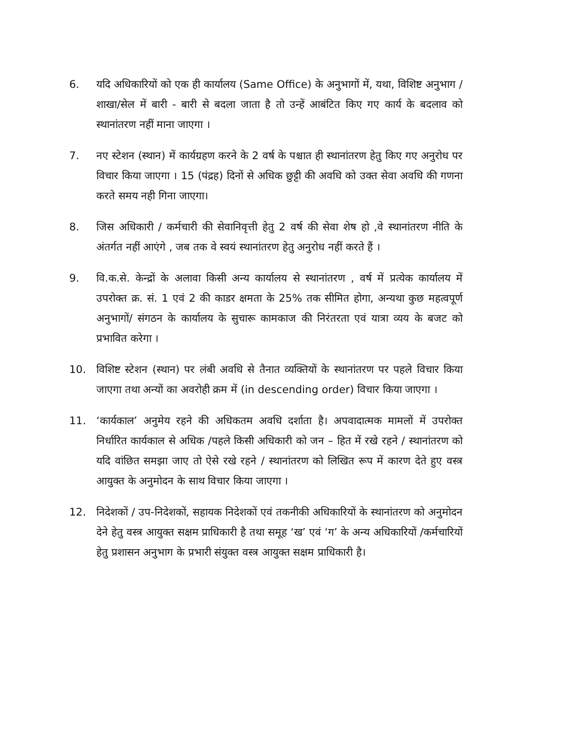6. यदि अधिकारियों को एक ही कार्यालय (Same Office) के अनुभागों में, यथा, विशिष्ट अनुभाग / शाखा/सेल में बारी - बारी से बदला जाता है तो उन्हें आबंटित किए गए कार्य के बदलाव को स्थानांतरण नहीं माना जाएगा ।
7. नए स्टेशन (स्थान) में कार्यग्रहण करने के 2 वर्ष के पश्चात ही स्थानांतरण हेतु किए गए अनुरोध पर विचार किया जाएगा । 15 (पंद्रह) दिनों से अधिक छुट्टी की अवधि को उक्त सेवा अवधि की गणना करते समय नही गिना जाएगा।
8. जिस अधिकारी / कर्मचारी की सेवानिवृत्ती हेतु 2 वर्ष की सेवा शेष हो ,वे स्थानांतरण नीति के अंतर्गत नहीं आएंगे , जब तक वे स्वयं स्थानांतरण हेतु अनुरोध नहीं करते हैं ।
9. वि.क.से. केन्द्रों के अलावा किसी अन्य कार्यालय से स्थानांतरण , वर्ष में प्रत्येक कार्यालय में उपरोक्त क्र. सं. 1 एवं 2 की काडर क्षमता के 25% तक सीमित होगा, अन्यथा कुछ महत्वपूर्ण अनुभागों/ संगठन के कार्यालय के सुचारू कामकाज की निरंतरता एवं यात्रा व्यय के बजट को प्रभावित करेगा ।
10. विशिष्ट स्टेशन (स्थान) पर लंबी अवधि से तैनात व्यक्तियों के स्थानांतरण पर पहले विचार किया जाएगा तथा अन्यों का अवरोही क्रम में (in descending order) विचार किया जाएगा ।
11. ‘कार्यकाल’ अनुमेय रहने की अधिकतम अवधि दर्शाता है। अपवादात्मक मामलों में उपरोक्त निर्धारित कार्यकाल से अधिक /पहले किसी अधिकारी को जन – हित में रखे रहने / स्थानांतरण को यदि वांछित समझा जाए तो ऐसे रखे रहने / स्थानांतरण को लिखित रूप में कारण देते हुए वस्त्र आयुक्त के अनुमोदन के साथ विचार किया जाएगा ।
12. निदेशकों / उप-निदेशकों, सहायक निदेशकों एवं तकनीकी अधिकारियों के स्थानांतरण को अनुमोदन देने हेतु वस्त्र आयुक्त सक्षम प्राधिकारी है तथा समूह ‘ख’ एवं ‘ग’ के अन्य अधिकारियों /कर्मचारियों हेतु प्रशासन अनुभाग के प्रभारी संयुक्त वस्त्र आयुक्त सक्षम प्राधिकारी है।